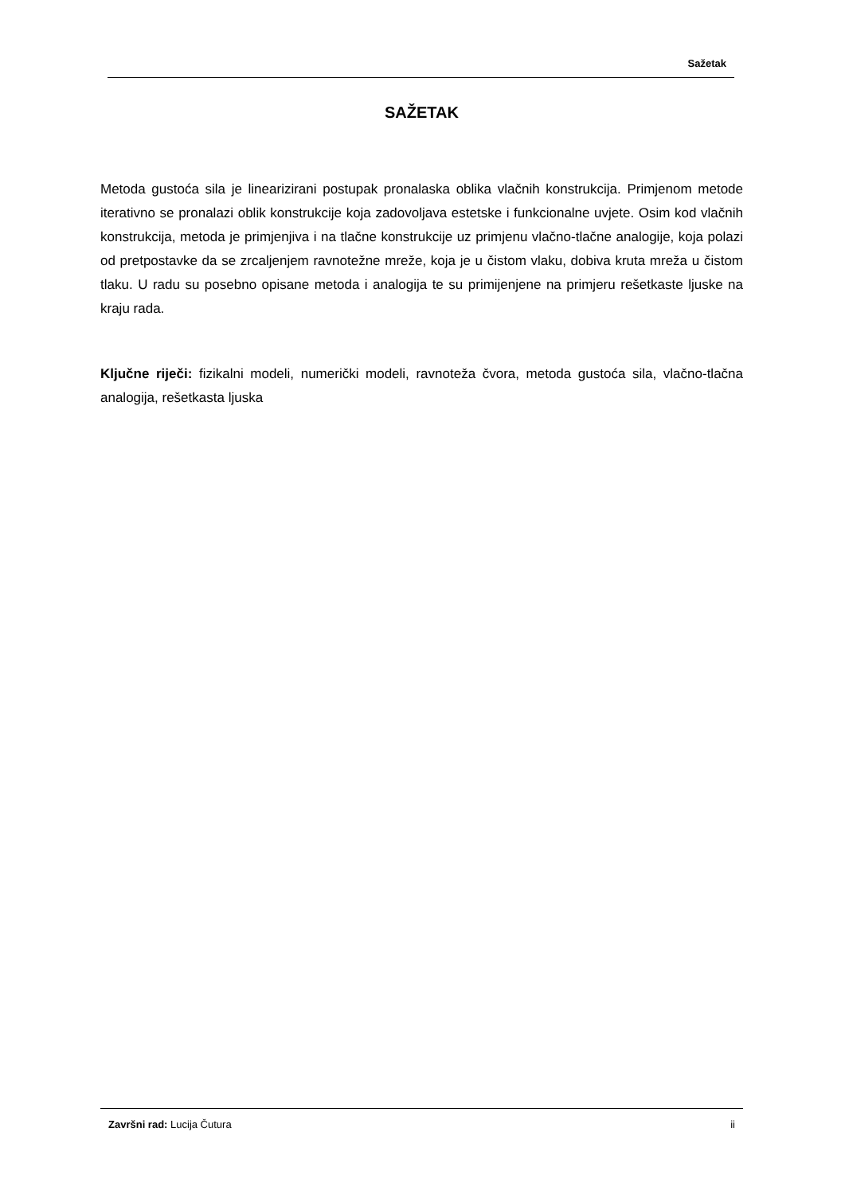Sažetak
SAŽETAK
Metoda gustoća sila je linearizirani postupak pronalaska oblika vlačnih konstrukcija. Primjenom metode iterativno se pronalazi oblik konstrukcije koja zadovoljava estetske i funkcionalne uvjete. Osim kod vlačnih konstrukcija, metoda je primjenjiva i na tlačne konstrukcije uz primjenu vlačno-tlačne analogije, koja polazi od pretpostavke da se zrcaljenjem ravnotežne mreže, koja je u čistom vlaku, dobiva kruta mreža u čistom tlaku. U radu su posebno opisane metoda i analogija te su primijenjene na primjeru rešetkaste ljuske na kraju rada.
Ključne riječi: fizikalni modeli, numerički modeli, ravnoteža čvora, metoda gustoća sila, vlačno-tlačna analogija, rešetkasta ljuska
Završni rad: Lucija Čutura ii